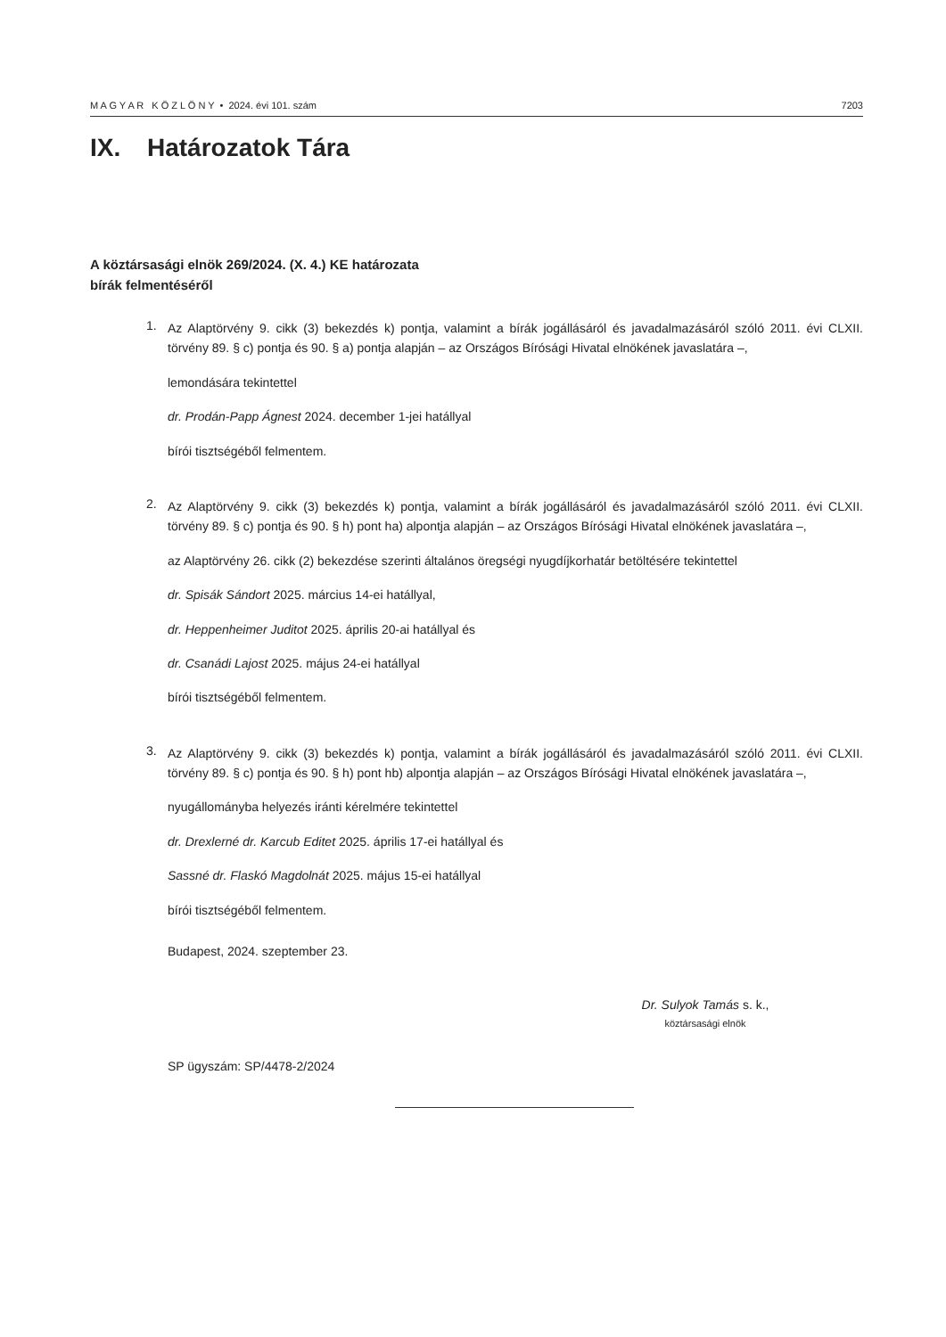M A G Y A R K Ö Z L Ö N Y • 2024. évi 101. szám 7203
IX. Határozatok Tára
A köztársasági elnök 269/2024. (X. 4.) KE határozata
bírák felmentéséről
1.
Az Alaptörvény 9. cikk (3) bekezdés k) pontja, valamint a bírák jogállásáról és javadalmazásáról szóló 2011. évi CLXII. törvény 89. § c) pontja és 90. § a) pontja alapján – az Országos Bírósági Hivatal elnökének javaslatára –,
lemondására tekintettel
dr. Prodán-Papp Ágnest 2024. december 1-jei hatállyal
bírói tisztségéből felmentem.
2.
Az Alaptörvény 9. cikk (3) bekezdés k) pontja, valamint a bírák jogállásáról és javadalmazásáról szóló 2011. évi CLXII. törvény 89. § c) pontja és 90. § h) pont ha) alpontja alapján – az Országos Bírósági Hivatal elnökének javaslatára –,
az Alaptörvény 26. cikk (2) bekezdése szerinti általános öregségi nyugdíjkorhatár betöltésére tekintettel
dr. Spisák Sándort 2025. március 14-ei hatállyal,
dr. Heppenheimer Juditot 2025. április 20-ai hatállyal és
dr. Csanádi Lajost 2025. május 24-ei hatállyal
bírói tisztségéből felmentem.
3.
Az Alaptörvény 9. cikk (3) bekezdés k) pontja, valamint a bírák jogállásáról és javadalmazásáról szóló 2011. évi CLXII. törvény 89. § c) pontja és 90. § h) pont hb) alpontja alapján – az Országos Bírósági Hivatal elnökének javaslatára –,
nyugállományba helyezés iránti kérelmére tekintettel
dr. Drexlerné dr. Karcub Editet 2025. április 17-ei hatállyal és
Sassné dr. Flaskó Magdolnát 2025. május 15-ei hatállyal
bírói tisztségéből felmentem.
Budapest, 2024. szeptember 23.
Dr. Sulyok Tamás s. k.,
köztársasági elnök
SP ügyszám: SP/4478-2/2024